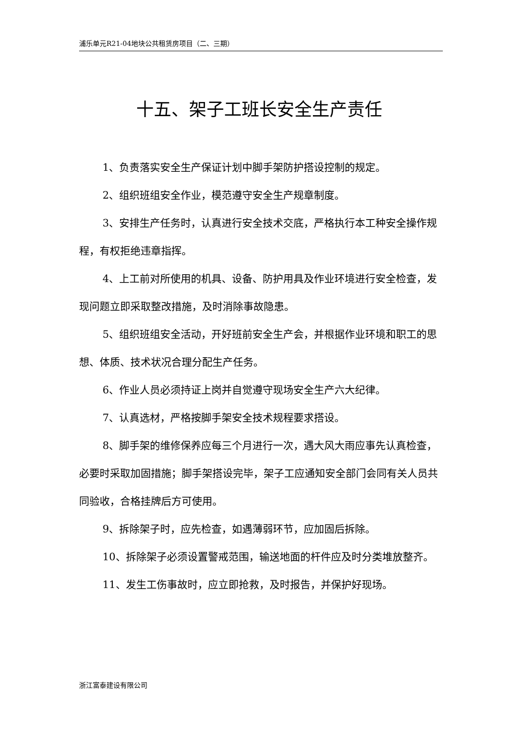浦乐单元R21-04地块公共租赁房项目（二、三期）
十五、架子工班长安全生产责任
1、负责落实安全生产保证计划中脚手架防护搭设控制的规定。
2、组织班组安全作业，模范遵守安全生产规章制度。
3、安排生产任务时，认真进行安全技术交底，严格执行本工种安全操作规程，有权拒绝违章指挥。
4、上工前对所使用的机具、设备、防护用具及作业环境进行安全检查，发现问题立即采取整改措施，及时消除事故隐患。
5、组织班组安全活动，开好班前安全生产会，并根据作业环境和职工的思想、体质、技术状况合理分配生产任务。
6、作业人员必须持证上岗并自觉遵守现场安全生产六大纪律。
7、认真选材，严格按脚手架安全技术规程要求搭设。
8、脚手架的维修保养应每三个月进行一次，遇大风大雨应事先认真检查，必要时采取加固措施；脚手架搭设完毕，架子工应通知安全部门会同有关人员共同验收，合格挂牌后方可使用。
9、拆除架子时，应先检查，如遇薄弱环节，应加固后拆除。
10、拆除架子必须设置警戒范围，输送地面的杆件应及时分类堆放整齐。
11、发生工伤事故时，应立即抢救，及时报告，并保护好现场。
浙江富泰建设有限公司